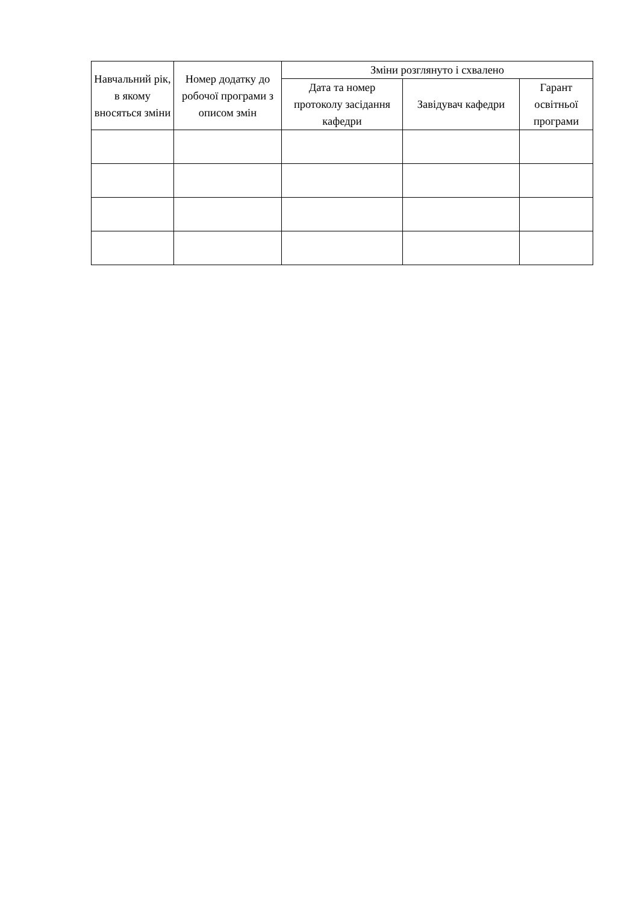| Навчальний рік, в якому вносяться зміни | Номер додатку до робочої програми з описом змін | Зміни розглянуто і схвалено | | |
| --- | --- | --- | --- | --- |
| | | Дата та номер протоколу засідання кафедри | Завідувач кафедри | Гарант освітньої програми |